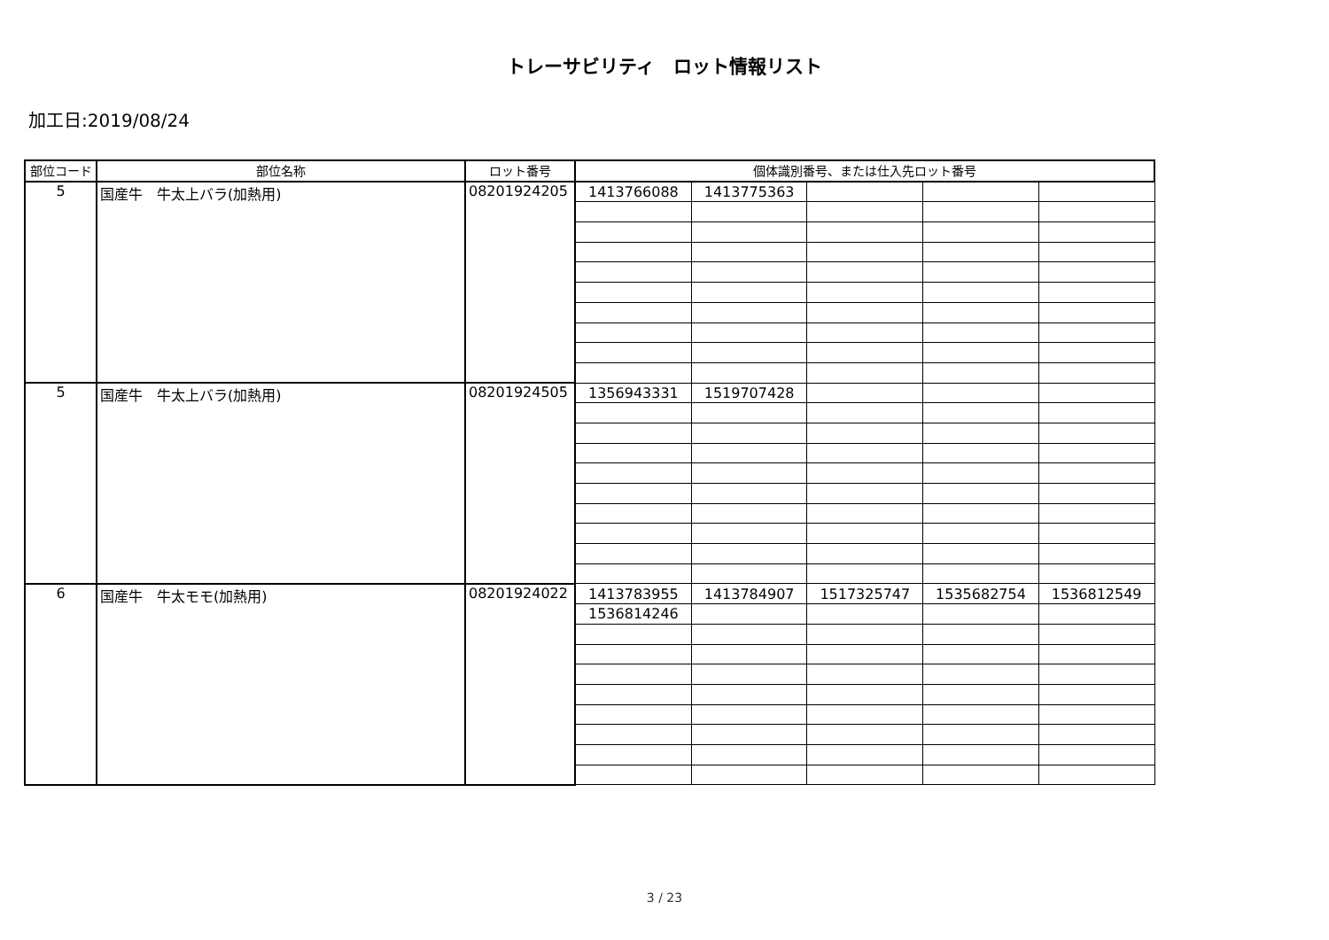トレーサビリティ　ロット情報リスト
加工日:2019/08/24
| 部位コード | 部位名称 | ロット番号 | 個体識別番号、または仕入先ロット番号 | | | | |
| --- | --- | --- | --- | --- | --- | --- | --- |
| 5 | 国産牛 牛太上バラ(加熱用) | 08201924205 | 1413766088 | 1413775363 | | | |
| 5 | 国産牛 牛太上バラ(加熱用) | 08201924505 | 1356943331 | 1519707428 | | | |
| 6 | 国産牛 牛太モモ(加熱用) | 08201924022 | 1413783955 | 1413784907 | 1517325747 | 1535682754 | 1536812549 |
| | | | 1536814246 | | | | |
3 / 23